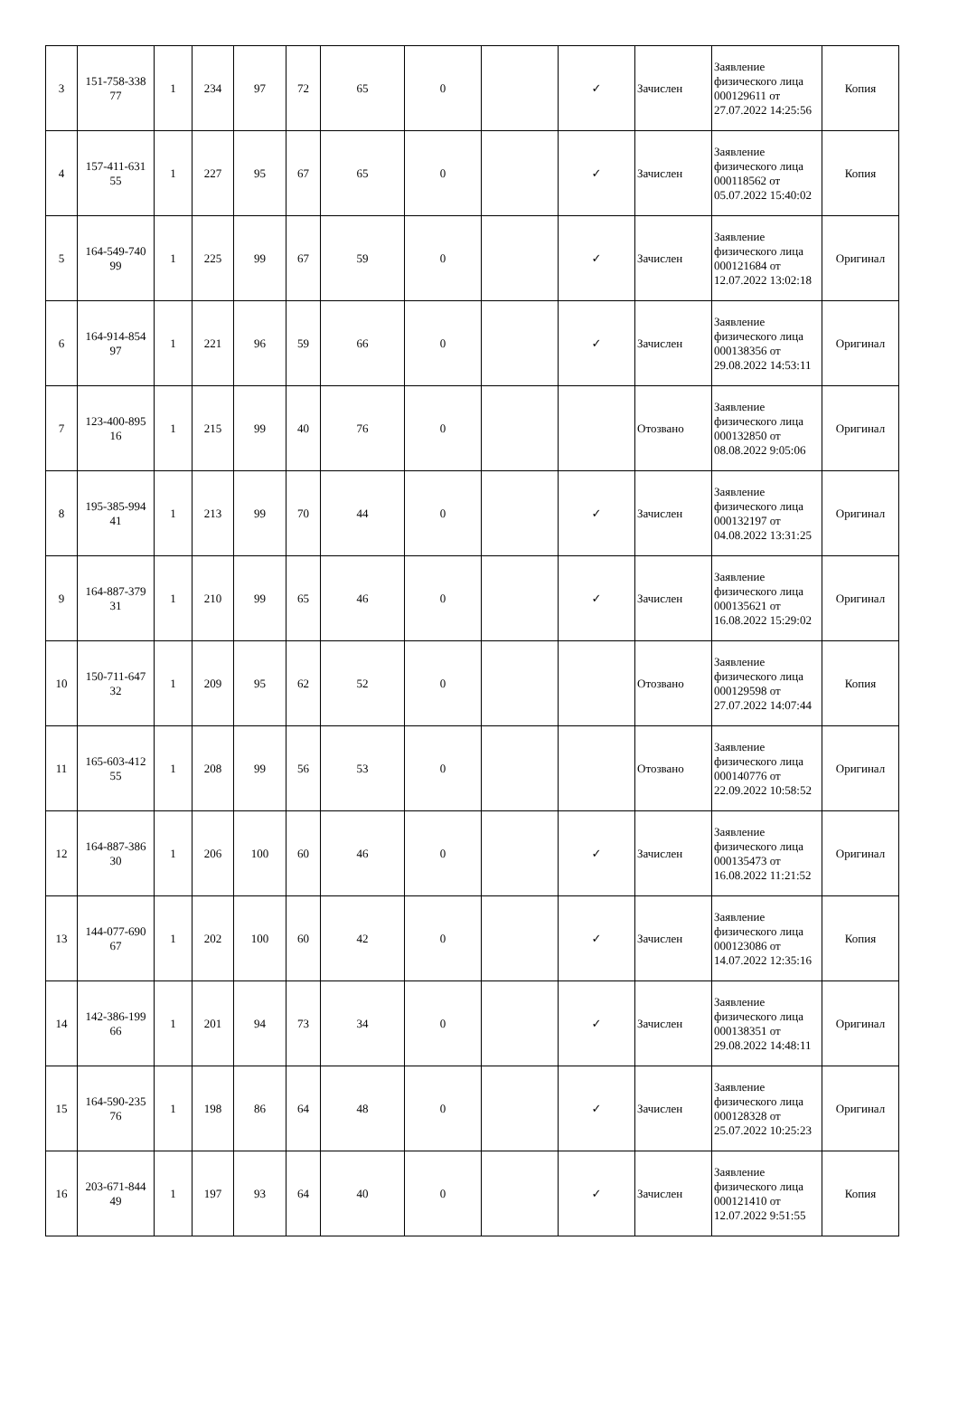| 3 | 151-758-338 77 | 1 | 234 | 97 | 72 | 65 | 0 | | ✓ | Зачислен | Заявление физического лица 000129611 от 27.07.2022 14:25:56 | Копия |
| 4 | 157-411-631 55 | 1 | 227 | 95 | 67 | 65 | 0 | | ✓ | Зачислен | Заявление физического лица 000118562 от 05.07.2022 15:40:02 | Копия |
| 5 | 164-549-740 99 | 1 | 225 | 99 | 67 | 59 | 0 | | ✓ | Зачислен | Заявление физического лица 000121684 от 12.07.2022 13:02:18 | Оригинал |
| 6 | 164-914-854 97 | 1 | 221 | 96 | 59 | 66 | 0 | | ✓ | Зачислен | Заявление физического лица 000138356 от 29.08.2022 14:53:11 | Оригинал |
| 7 | 123-400-895 16 | 1 | 215 | 99 | 40 | 76 | 0 | | | Отозвано | Заявление физического лица 000132850 от 08.08.2022 9:05:06 | Оригинал |
| 8 | 195-385-994 41 | 1 | 213 | 99 | 70 | 44 | 0 | | ✓ | Зачислен | Заявление физического лица 000132197 от 04.08.2022 13:31:25 | Оригинал |
| 9 | 164-887-379 31 | 1 | 210 | 99 | 65 | 46 | 0 | | ✓ | Зачислен | Заявление физического лица 000135621 от 16.08.2022 15:29:02 | Оригинал |
| 10 | 150-711-647 32 | 1 | 209 | 95 | 62 | 52 | 0 | | | Отозвано | Заявление физического лица 000129598 от 27.07.2022 14:07:44 | Копия |
| 11 | 165-603-412 55 | 1 | 208 | 99 | 56 | 53 | 0 | | | Отозвано | Заявление физического лица 000140776 от 22.09.2022 10:58:52 | Оригинал |
| 12 | 164-887-386 30 | 1 | 206 | 100 | 60 | 46 | 0 | | ✓ | Зачислен | Заявление физического лица 000135473 от 16.08.2022 11:21:52 | Оригинал |
| 13 | 144-077-690 67 | 1 | 202 | 100 | 60 | 42 | 0 | | ✓ | Зачислен | Заявление физического лица 000123086 от 14.07.2022 12:35:16 | Копия |
| 14 | 142-386-199 66 | 1 | 201 | 94 | 73 | 34 | 0 | | ✓ | Зачислен | Заявление физического лица 000138351 от 29.08.2022 14:48:11 | Оригинал |
| 15 | 164-590-235 76 | 1 | 198 | 86 | 64 | 48 | 0 | | ✓ | Зачислен | Заявление физического лица 000128328 от 25.07.2022 10:25:23 | Оригинал |
| 16 | 203-671-844 49 | 1 | 197 | 93 | 64 | 40 | 0 | | ✓ | Зачислен | Заявление физического лица 000121410 от 12.07.2022 9:51:55 | Копия |